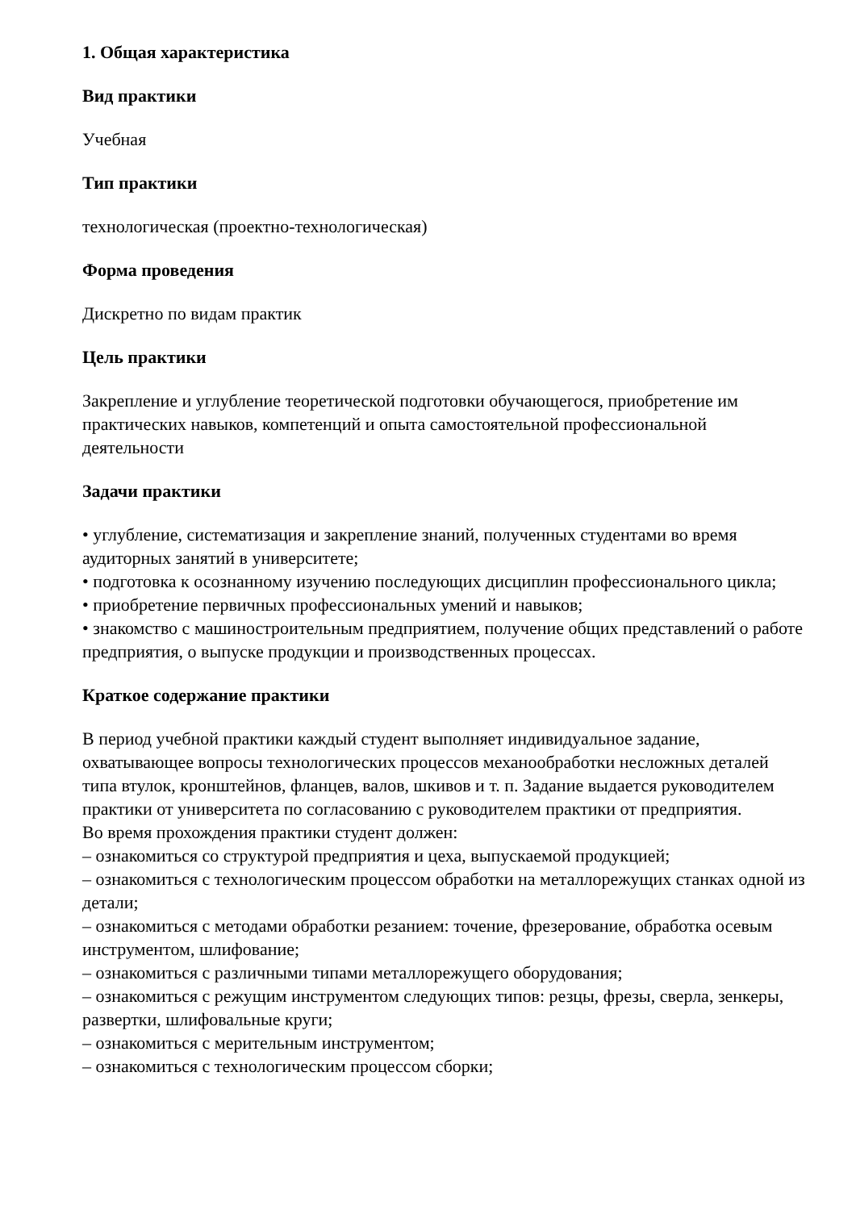1. Общая характеристика
Вид практики
Учебная
Тип практики
технологическая (проектно-технологическая)
Форма проведения
Дискретно по видам практик
Цель практики
Закрепление и углубление теоретической подготовки обучающегося, приобретение им практических навыков, компетенций и опыта самостоятельной профессиональной деятельности
Задачи практики
• углубление, систематизация и закрепление знаний, полученных студентами во время аудиторных занятий в университете;
• подготовка к осознанному изучению последующих дисциплин профессионального цикла;
• приобретение первичных профессиональных умений и навыков;
• знакомство с машиностроительным предприятием, получение общих представлений о работе предприятия, о выпуске продукции и производственных процессах.
Краткое содержание практики
В период учебной практики каждый студент выполняет индивидуальное задание, охватывающее вопросы технологических процессов механообработки несложных деталей типа втулок, кронштейнов, фланцев, валов, шкивов и т. п. Задание выдается руководителем практики от университета по согласованию с руководителем практики от предприятия.
Во время прохождения практики студент должен:
– ознакомиться со структурой предприятия и цеха, выпускаемой продукцией;
– ознакомиться с технологическим процессом обработки на металлорежущих станках одной из детали;
– ознакомиться с методами обработки резанием: точение, фрезерование, обработка осевым инструментом, шлифование;
– ознакомиться с различными типами металлорежущего оборудования;
– ознакомиться с режущим инструментом следующих типов: резцы, фрезы, сверла, зенкеры, развертки, шлифовальные круги;
– ознакомиться с мерительным инструментом;
– ознакомиться с технологическим процессом сборки;